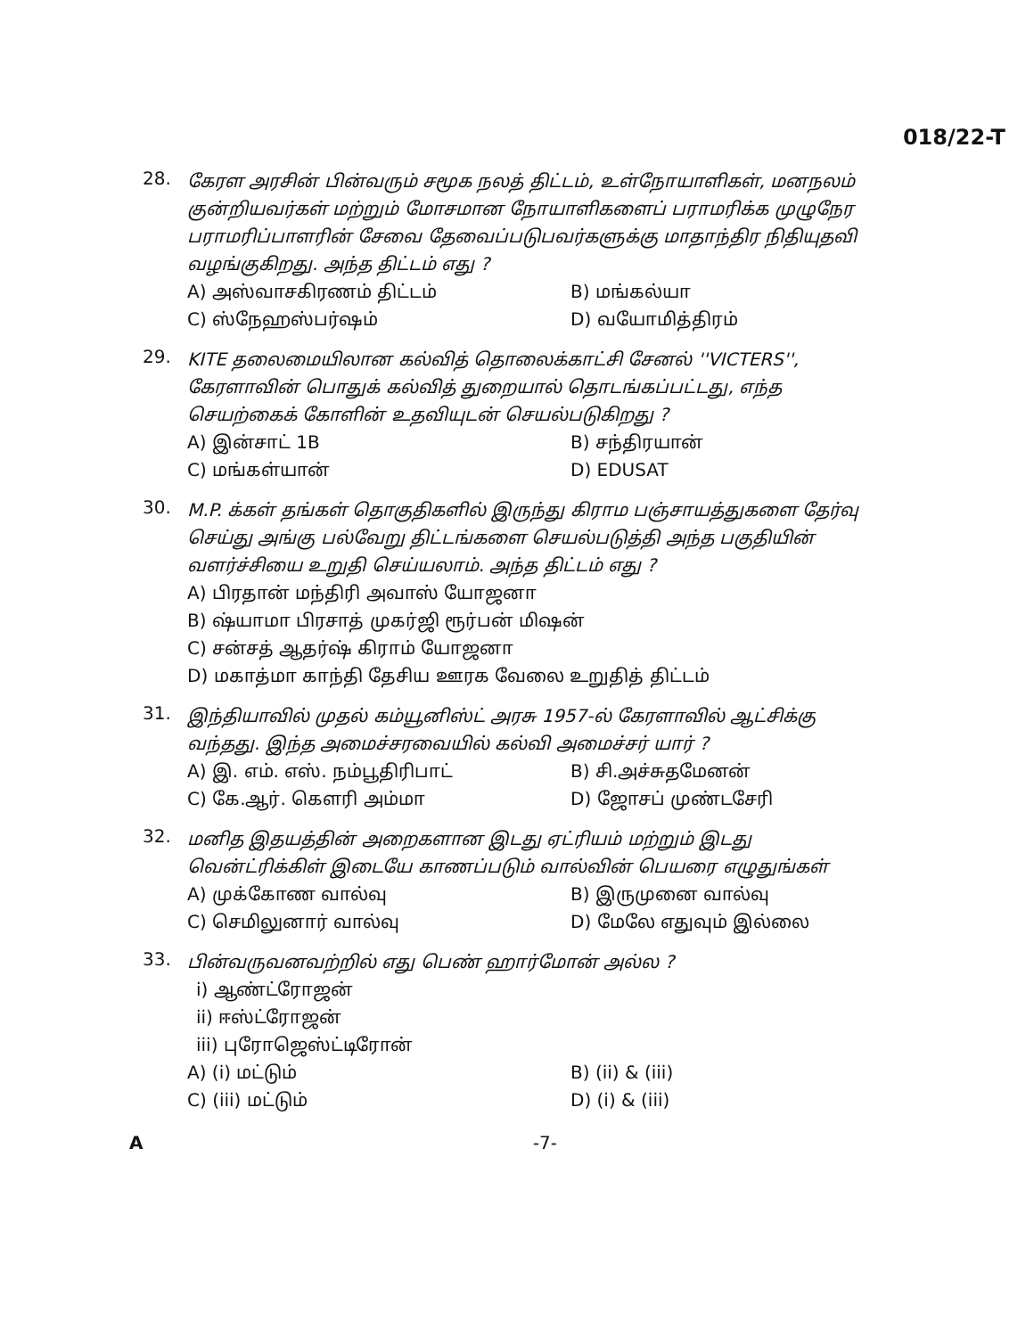018/22-T
28.
கேரள அரசின் பின்வரும் சமூக நலத் திட்டம், உள்நோயாளிகள், மனநலம் குன்றியவர்கள் மற்றும் மோசமான நோயாளிகளைப் பராமரிக்க முழுநேர பராமரிப்பாளரின் சேவை தேவைப்படுபவர்களுக்கு மாதாந்திர நிதியுதவி வழங்குகிறது. அந்த திட்டம் எது ?
A) அஸ்வாசகிரணம் திட்டம்
B) மங்கல்யா
C) ஸ்நேஹஸ்பர்ஷம்
D) வயோமித்திரம்
29.
KITE தலைமையிலான கல்வித் தொலைக்காட்சி சேனல் ''VICTERS'', கேரளாவின் பொதுக் கல்வித் துறையால் தொடங்கப்பட்டது, எந்த செயற்கைக் கோளின் உதவியுடன் செயல்படுகிறது ?
A) இன்சாட் 1B
B) சந்திரயான்
C) மங்கள்யான்
D) EDUSAT
30.
M.P. க்கள் தங்கள் தொகுதிகளில் இருந்து கிராம பஞ்சாயத்துகளை தேர்வு செய்து அங்கு பல்வேறு திட்டங்களை செயல்படுத்தி அந்த பகுதியின் வளர்ச்சியை உறுதி செய்யலாம். அந்த திட்டம் எது ?
A) பிரதான் மந்திரி அவாஸ் யோஜனா
B) ஷ்யாமா பிரசாத் முகர்ஜி ரூர்பன் மிஷன்
C) சன்சத் ஆதர்ஷ் கிராம் யோஜனா
D) மகாத்மா காந்தி தேசிய ஊரக வேலை உறுதித் திட்டம்
31.
இந்தியாவில் முதல் கம்யூனிஸ்ட் அரசு 1957-ல் கேரளாவில் ஆட்சிக்கு வந்தது. இந்த அமைச்சரவையில் கல்வி அமைச்சர் யார் ?
A) இ. எம். எஸ். நம்பூதிரிபாட்
B) சி.அச்சுதமேனன்
C) கே.ஆர். கௌரி அம்மா
D) ஜோசப் முண்டசேரி
32.
மனித இதயத்தின் அறைகளான இடது ஏட்ரியம் மற்றும் இடது வென்ட்ரிக்கிள் இடையே காணப்படும் வால்வின் பெயரை எழுதுங்கள்
A) முக்கோண வால்வு
B) இருமுனை வால்வு
C) செமிலுனார் வால்வு
D) மேலே எதுவும் இல்லை
33.
பின்வருவனவற்றில் எது பெண் ஹார்மோன் அல்ல ?
i) ஆண்ட்ரோஜன்
ii) ஈஸ்ட்ரோஜன்
iii) புரோஜெஸ்ட்டிரோன்
A) (i) மட்டும்
B) (ii) & (iii)
C) (iii) மட்டும்
D) (i) & (iii)
A -7-